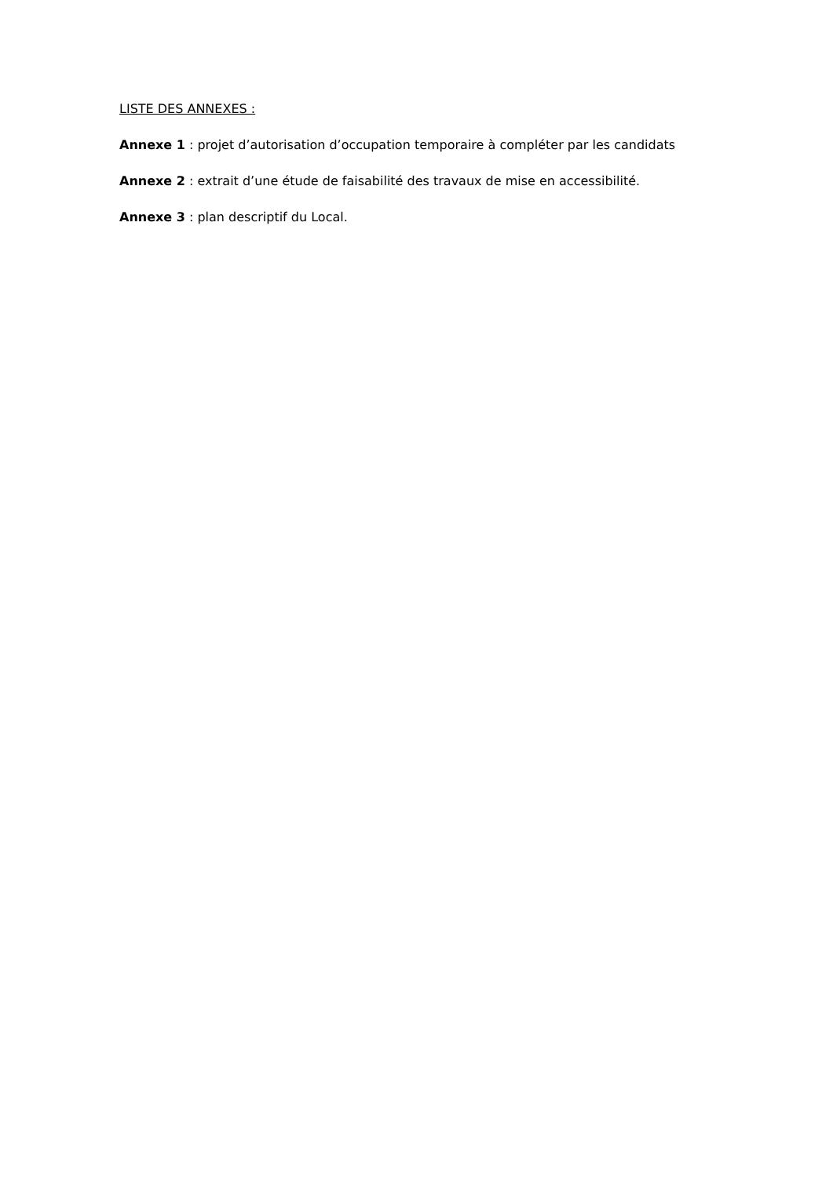LISTE DES ANNEXES :
Annexe 1 : projet d’autorisation d’occupation temporaire à compléter par les candidats
Annexe 2 : extrait d’une étude de faisabilité des travaux de mise en accessibilité.
Annexe 3 : plan descriptif du Local.